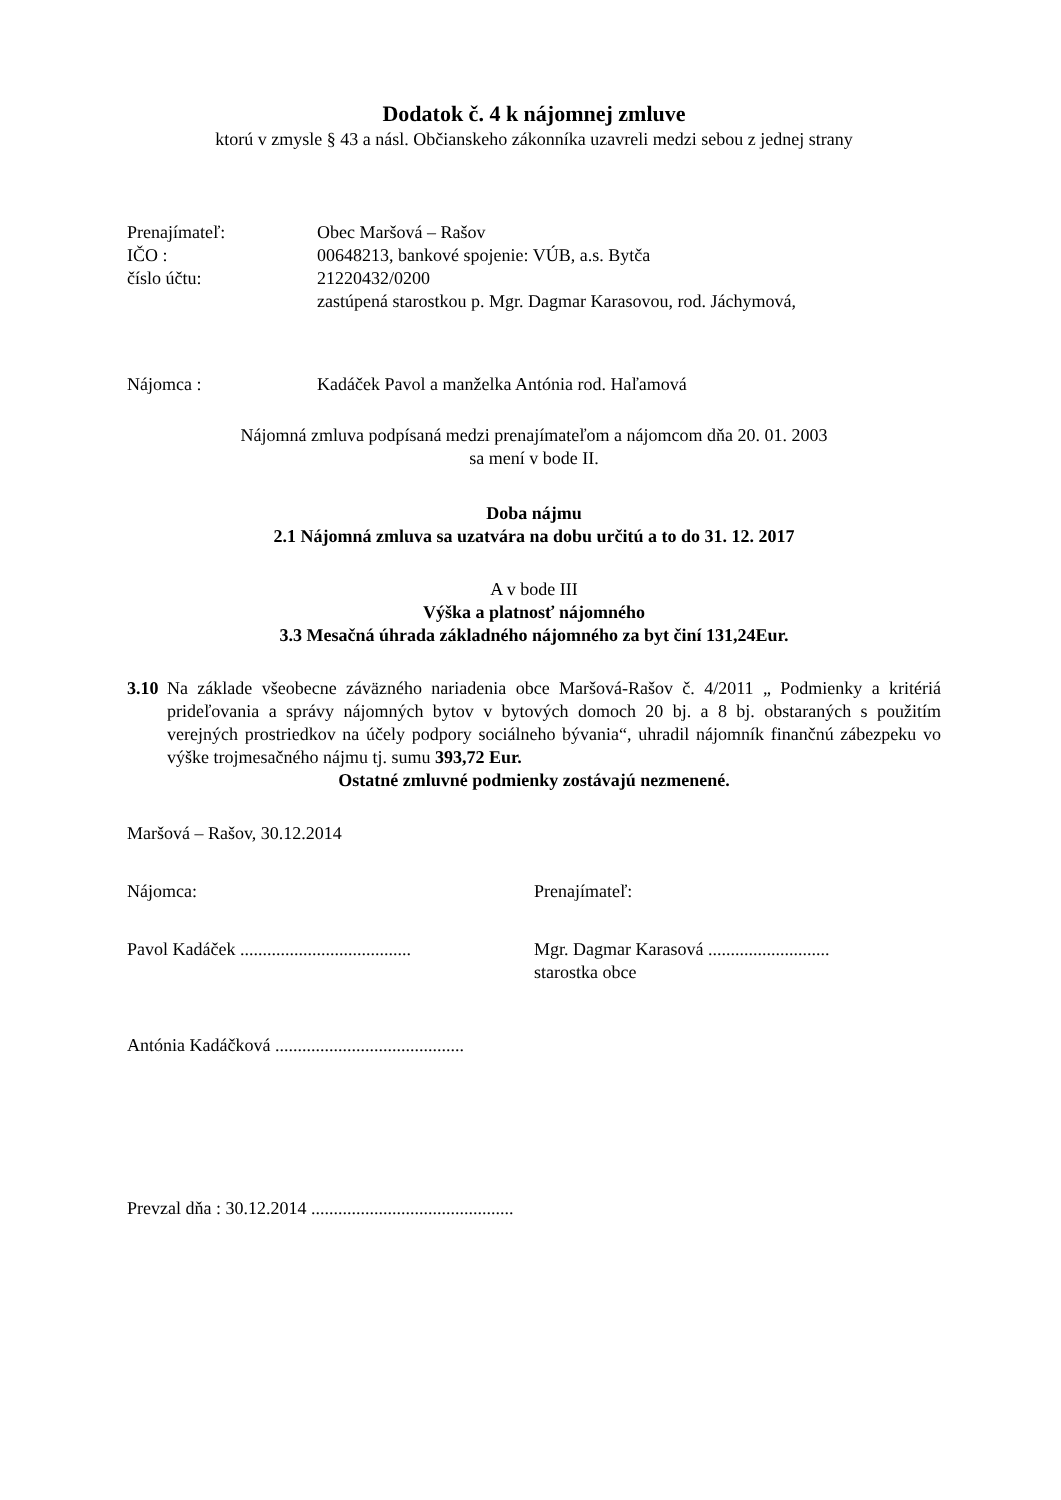Dodatok č. 4 k nájomnej zmluve
ktorú v zmysle § 43 a násl. Občianskeho zákonníka uzavreli medzi sebou z jednej strany
Prenajímateľ: Obec Maršová – Rašov
IČO : 00648213, bankové spojenie: VÚB, a.s. Bytča
číslo účtu: 21220432/0200
zastúpená starostkou p. Mgr. Dagmar Karasovou, rod. Jáchymová,
Nájomca : Kadáček Pavol a manželka Antónia rod. Haľamová
Nájomná zmluva podpísaná medzi prenajímateľom a nájomcom dňa 20. 01. 2003
sa mení v bode II.
Doba nájmu
2.1 Nájomná zmluva sa uzatvára na dobu určitú a to do 31. 12. 2017
A v bode III
Výška a platnosť nájomného
3.3 Mesačná úhrada základného nájomného za byt činí 131,24Eur.
3.10
Na základe všeobecne záväzného nariadenia obce Maršová-Rašov č. 4/2011 „ Podmienky a kritériá prideľovania a správy nájomných bytov v bytových domoch 20 bj. a 8 bj. obstaraných s použitím verejných prostriedkov na účely podpory sociálneho bývania“, uhradil nájomník finančnú zábezpeku vo výške trojmesačného nájmu tj. sumu 393,72 Eur.
Ostatné zmluvné podmienky zostávajú nezmenené.
Maršová – Rašov, 30.12.2014
Nájomca: Prenajímateľ:
Pavol Kadáček ......................................
Mgr. Dagmar Karasová ...........................
starostka obce
Antónia Kadáčková ..........................................
Prevzal dňa : 30.12.2014 .............................................